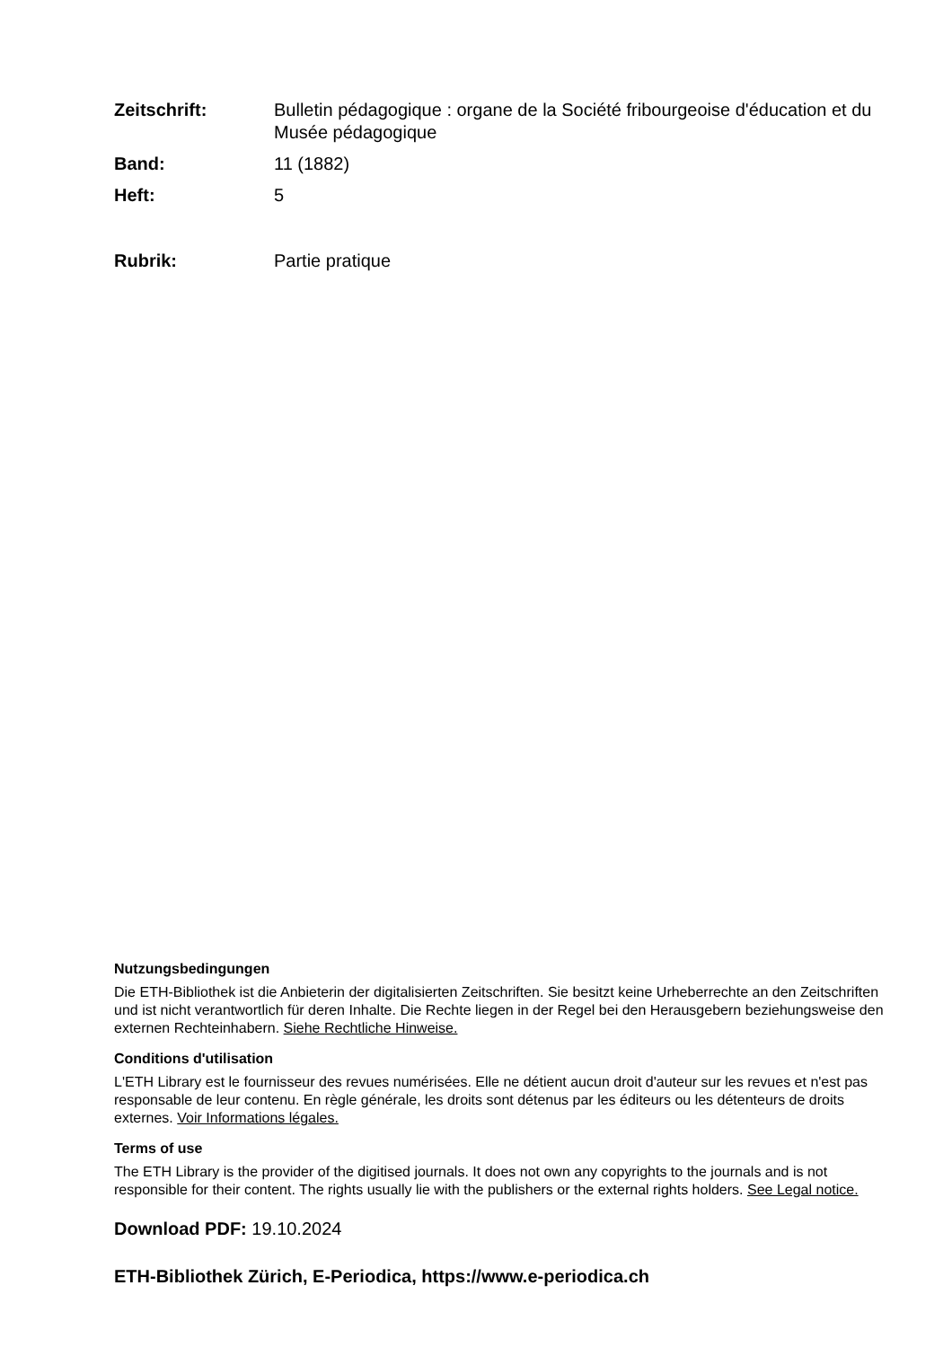Zeitschrift: Bulletin pédagogique : organe de la Société fribourgeoise d'éducation et du Musée pédagogique
Band: 11 (1882)
Heft: 5
Rubrik: Partie pratique
Nutzungsbedingungen
Die ETH-Bibliothek ist die Anbieterin der digitalisierten Zeitschriften. Sie besitzt keine Urheberrechte an den Zeitschriften und ist nicht verantwortlich für deren Inhalte. Die Rechte liegen in der Regel bei den Herausgebern beziehungsweise den externen Rechteinhabern. Siehe Rechtliche Hinweise.
Conditions d'utilisation
L'ETH Library est le fournisseur des revues numérisées. Elle ne détient aucun droit d'auteur sur les revues et n'est pas responsable de leur contenu. En règle générale, les droits sont détenus par les éditeurs ou les détenteurs de droits externes. Voir Informations légales.
Terms of use
The ETH Library is the provider of the digitised journals. It does not own any copyrights to the journals and is not responsible for their content. The rights usually lie with the publishers or the external rights holders. See Legal notice.
Download PDF: 19.10.2024
ETH-Bibliothek Zürich, E-Periodica, https://www.e-periodica.ch